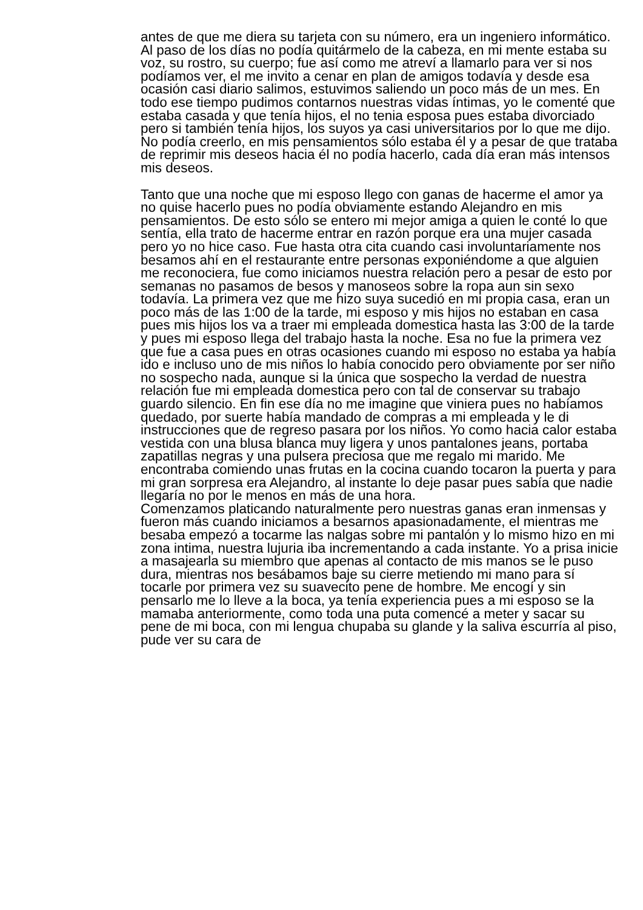antes de que me diera su tarjeta con su número, era un ingeniero informático. Al paso de los días no podía quitármelo de la cabeza, en mi mente estaba su voz, su rostro, su cuerpo; fue así como me atreví a llamarlo para ver si nos podíamos ver, el me invito a cenar en plan de amigos todavía y desde esa ocasión casi diario salimos, estuvimos saliendo un poco más de un mes. En todo ese tiempo pudimos contarnos nuestras vidas íntimas, yo le comenté que estaba casada y que tenía hijos, el no tenia esposa pues estaba divorciado pero si también tenía hijos, los suyos ya casi universitarios por lo que me dijo. No podía creerlo, en mis pensamientos sólo estaba él y a pesar de que trataba de reprimir mis deseos hacia él no podía hacerlo, cada día eran más intensos mis deseos.
Tanto que una noche que mi esposo llego con ganas de hacerme el amor ya no quise hacerlo pues no podía obviamente estando Alejandro en mis pensamientos. De esto sólo se entero mi mejor amiga a quien le conté lo que sentía, ella trato de hacerme entrar en razón porque era una mujer casada pero yo no hice caso. Fue hasta otra cita cuando casi involuntariamente nos besamos ahí en el restaurante entre personas exponiéndome a que alguien me reconociera, fue como iniciamos nuestra relación pero a pesar de esto por semanas no pasamos de besos y manoseos sobre la ropa aun sin sexo todavía. La primera vez que me hizo suya sucedió en mi propia casa, eran un poco más de las 1:00 de la tarde, mi esposo y mis hijos no estaban en casa pues mis hijos los va a traer mi empleada domestica hasta las 3:00 de la tarde y pues mi esposo llega del trabajo hasta la noche. Esa no fue la primera vez que fue a casa pues en otras ocasiones cuando mi esposo no estaba ya había ido e incluso uno de mis niños lo había conocido pero obviamente por ser niño no sospecho nada, aunque si la única que sospecho la verdad de nuestra relación fue mi empleada domestica pero con tal de conservar su trabajo guardo silencio. En fin ese día no me imagine que viniera pues no habíamos quedado, por suerte había mandado de compras a mi empleada y le di instrucciones que de regreso pasara por los niños. Yo como hacia calor estaba vestida con una blusa blanca muy ligera y unos pantalones jeans, portaba zapatillas negras y una pulsera preciosa que me regalo mi marido. Me encontraba comiendo unas frutas en la cocina cuando tocaron la puerta y para mi gran sorpresa era Alejandro, al instante lo deje pasar pues sabía que nadie llegaría no por le menos en más de una hora.
Comenzamos platicando naturalmente pero nuestras ganas eran inmensas y fueron más cuando iniciamos a besarnos apasionadamente, el mientras me besaba empezó a tocarme las nalgas sobre mi pantalón y lo mismo hizo en mi zona intima, nuestra lujuria iba incrementando a cada instante. Yo a prisa inicie a masajearla su miembro que apenas al contacto de mis manos se le puso dura, mientras nos besábamos baje su cierre metiendo mi mano para sí tocarle por primera vez su suavecito pene de hombre. Me encogí y sin pensarlo me lo lleve a la boca, ya tenía experiencia pues a mi esposo se la mamaba anteriormente, como toda una puta comencé a meter y sacar su pene de mi boca, con mi lengua chupaba su glande y la saliva escurría al piso, pude ver su cara de